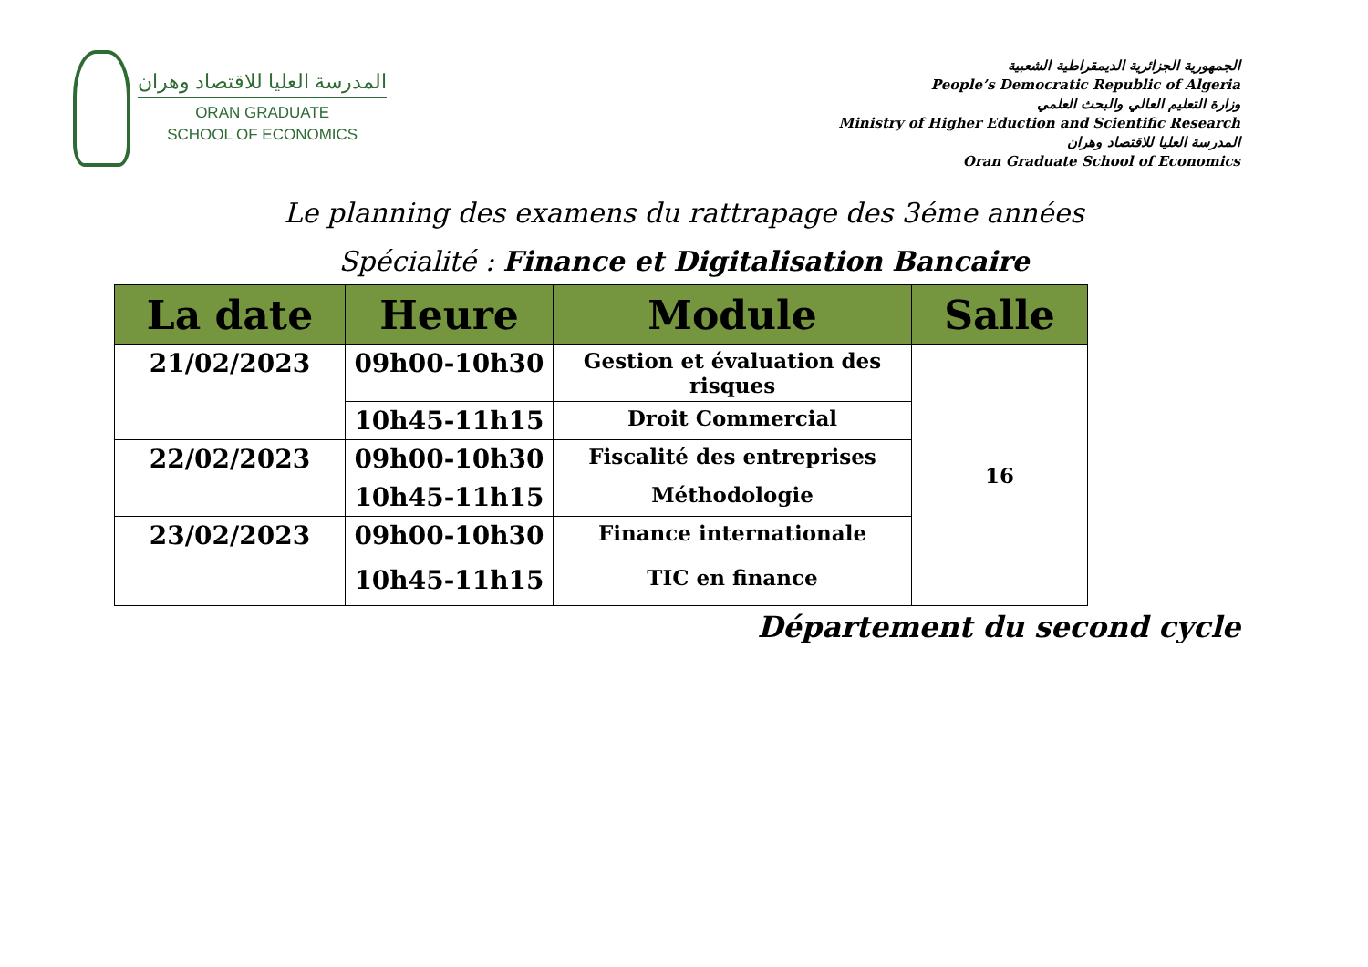المدرسة العليا للاقتصاد وهران
ORAN GRADUATE
SCHOOL OF ECONOMICS
الجمهورية الجزائرية الديمقراطية الشعبية
People’s Democratic Republic of Algeria
وزارة التعليم العالي والبحث العلمي
Ministry of Higher Eduction and Scientific Research
المدرسة العليا للاقتصاد وهران
Oran Graduate School of Economics
Le planning des examens du rattrapage des 3éme années
Spécialité : Finance et Digitalisation Bancaire
| La date | Heure | Module | Salle |
| --- | --- | --- | --- |
| 21/02/2023 | 09h00-10h30 | Gestion et évaluation des risques | 16 |
| | 10h45-11h15 | Droit Commercial | |
| 22/02/2023 | 09h00-10h30 | Fiscalité des entreprises | |
| | 10h45-11h15 | Méthodologie | |
| 23/02/2023 | 09h00-10h30 | Finance internationale | |
| | 10h45-11h15 | TIC en finance | |
Département du second cycle